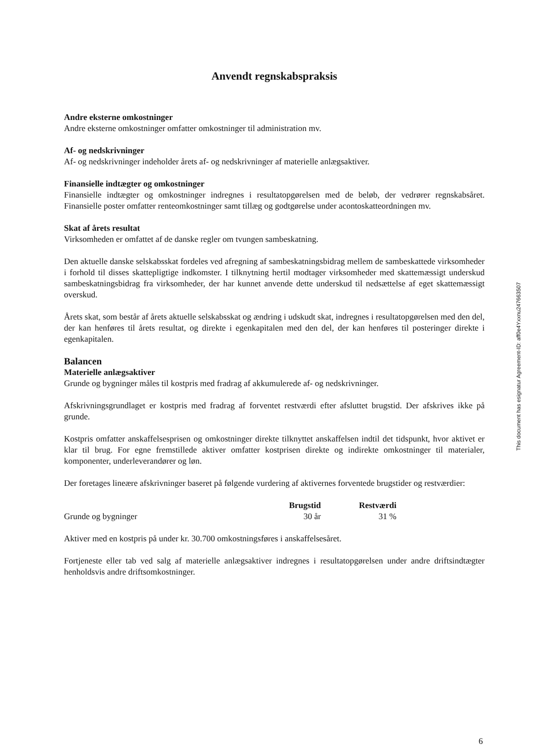Anvendt regnskabspraksis
Andre eksterne omkostninger
Andre eksterne omkostninger omfatter omkostninger til administration mv.
Af- og nedskrivninger
Af- og nedskrivninger indeholder årets af- og nedskrivninger af materielle anlægsaktiver.
Finansielle indtægter og omkostninger
Finansielle indtægter og omkostninger indregnes i resultatopgørelsen med de beløb, der vedrører regnskabsåret. Finansielle poster omfatter renteomkostninger samt tillæg og godtgørelse under acontoskatteordningen mv.
Skat af årets resultat
Virksomheden er omfattet af de danske regler om tvungen sambeskatning.
Den aktuelle danske selskabsskat fordeles ved afregning af sambeskatningsbidrag mellem de sambeskattede virksomheder i forhold til disses skattepligtige indkomster. I tilknytning hertil modtager virksomheder med skattemæssigt underskud sambeskatningsbidrag fra virksomheder, der har kunnet anvende dette underskud til nedsættelse af eget skattemæssigt overskud.
Årets skat, som består af årets aktuelle selskabsskat og ændring i udskudt skat, indregnes i resultatopgørelsen med den del, der kan henføres til årets resultat, og direkte i egenkapitalen med den del, der kan henføres til posteringer direkte i egenkapitalen.
Balancen
Materielle anlægsaktiver
Grunde og bygninger måles til kostpris med fradrag af akkumulerede af- og nedskrivninger.
Afskrivningsgrundlaget er kostpris med fradrag af forventet restværdi efter afsluttet brugstid. Der afskrives ikke på grunde.
Kostpris omfatter anskaffelsesprisen og omkostninger direkte tilknyttet anskaffelsen indtil det tidspunkt, hvor aktivet er klar til brug. For egne fremstillede aktiver omfatter kostprisen direkte og indirekte omkostninger til materialer, komponenter, underleverandører og løn.
Der foretages lineære afskrivninger baseret på følgende vurdering af aktivernes forventede brugstider og restværdier:
| | Brugstid | Restværdi |
| --- | --- | --- |
| Grunde og bygninger | 30 år | 31 % |
Aktiver med en kostpris på under kr. 30.700 omkostningsføres i anskaffelsesåret.
Fortjeneste eller tab ved salg af materielle anlægsaktiver indregnes i resultatopgørelsen under andre driftsindtægter henholdsvis andre driftsomkostninger.
This document has esignatur Agreement-ID: aff0e4Yxxnu247663507
6